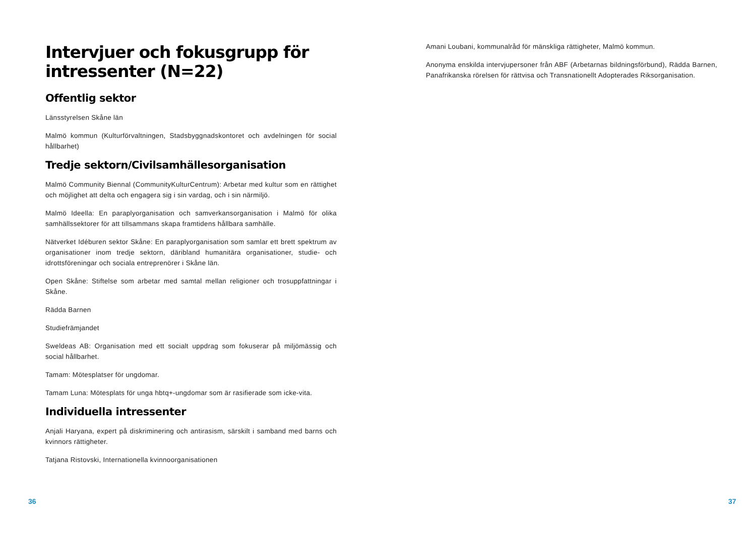Intervjuer och fokusgrupp för intressenter (N=22)
Offentlig sektor
Länsstyrelsen Skåne län
Malmö kommun (Kulturförvaltningen, Stadsbyggnadskontoret och avdelningen för social hållbarhet)
Tredje sektorn/Civilsamhällesorganisation
Malmö Community Biennal (CommunityKulturCentrum): Arbetar med kultur som en rättighet och möjlighet att delta och engagera sig i sin vardag, och i sin närmiljö.
Malmö Ideella: En paraplyorganisation och samverkansorganisation i Malmö för olika samhällssektorer för att tillsammans skapa framtidens hållbara samhälle.
Nätverket Idéburen sektor Skåne: En paraplyorganisation som samlar ett brett spektrum av organisationer inom tredje sektorn, däribland humanitära organisationer, studie- och idrottsföreningar och sociala entreprenörer i Skåne län.
Open Skåne: Stiftelse som arbetar med samtal mellan religioner och trosuppfattningar i Skåne.
Rädda Barnen
Studiefrämjandet
Sweldeas AB: Organisation med ett socialt uppdrag som fokuserar på miljömässig och social hållbarhet.
Tamam: Mötesplatser för ungdomar.
Tamam Luna: Mötesplats för unga hbtq+-ungdomar som är rasifierade som icke-vita.
Individuella intressenter
Anjali Haryana, expert på diskriminering och antirasism, särskilt i samband med barns och kvinnors rättigheter.
Tatjana Ristovski, Internationella kvinnoorganisationen
36
Amani Loubani, kommunalråd för mänskliga rättigheter, Malmö kommun.
Anonyma enskilda intervjupersoner från ABF (Arbetarnas bildningsförbund), Rädda Barnen, Panafrikanska rörelsen för rättvisa och Transnationellt Adopterades Riksorganisation.
37